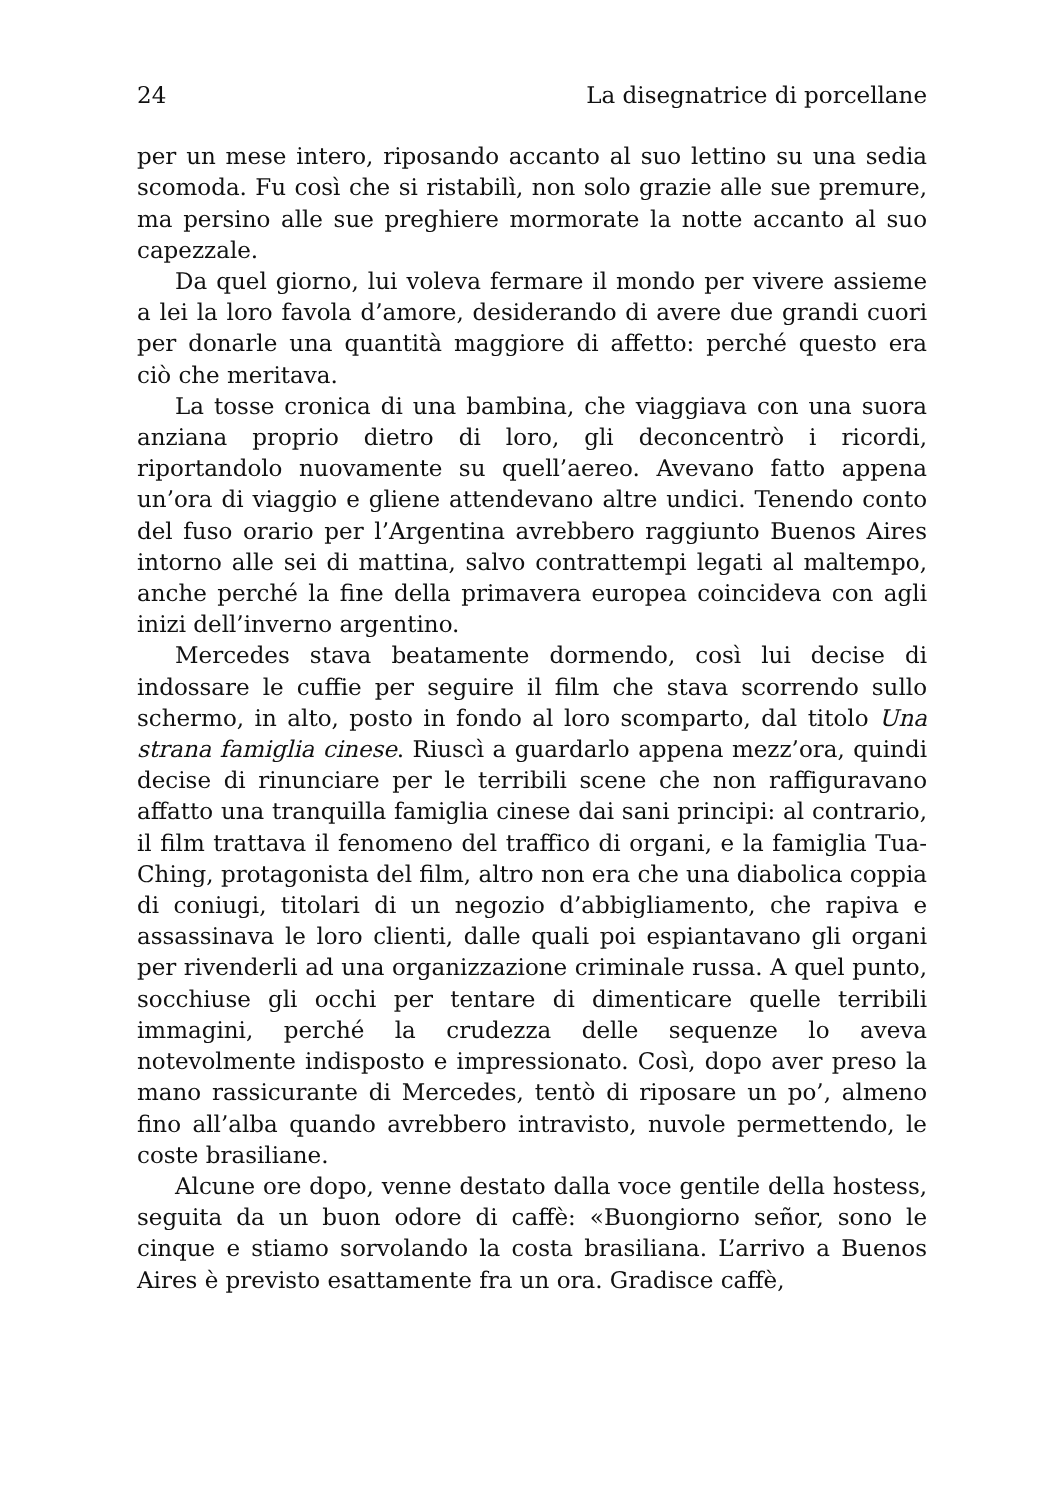24 La disegnatrice di porcellane
per un mese intero, riposando accanto al suo lettino su una sedia scomoda. Fu così che si ristabilì, non solo grazie alle sue premure, ma persino alle sue preghiere mormorate la notte accanto al suo capezzale.
Da quel giorno, lui voleva fermare il mondo per vivere assieme a lei la loro favola d’amore, desiderando di avere due grandi cuori per donarle una quantità maggiore di affetto: perché questo era ciò che meritava.
La tosse cronica di una bambina, che viaggiava con una suora anziana proprio dietro di loro, gli deconcentrò i ricordi, riportandolo nuovamente su quell’aereo. Avevano fatto appena un’ora di viaggio e gliene attendevano altre undici. Tenendo conto del fuso orario per l’Argentina avrebbero raggiunto Buenos Aires intorno alle sei di mattina, salvo contrattempi legati al maltempo, anche perché la fine della primavera europea coincideva con agli inizi dell’inverno argentino.
Mercedes stava beatamente dormendo, così lui decise di indossare le cuffie per seguire il film che stava scorrendo sullo schermo, in alto, posto in fondo al loro scomparto, dal titolo Una strana famiglia cinese. Riuscì a guardarlo appena mezz’ora, quindi decise di rinunciare per le terribili scene che non raffiguravano affatto una tranquilla famiglia cinese dai sani principi: al contrario, il film trattava il fenomeno del traffico di organi, e la famiglia Tua-Ching, protagonista del film, altro non era che una diabolica coppia di coniugi, titolari di un negozio d’abbigliamento, che rapiva e assassinava le loro clienti, dalle quali poi espiantavano gli organi per rivenderli ad una organizzazione criminale russa. A quel punto, socchiuse gli occhi per tentare di dimenticare quelle terribili immagini, perché la crudezza delle sequenze lo aveva notevolmente indisposto e impressionato. Così, dopo aver preso la mano rassicurante di Mercedes, tentò di riposare un po’, almeno fino all’alba quando avrebbero intravisto, nuvole permettendo, le coste brasiliane.
Alcune ore dopo, venne destato dalla voce gentile della hostess, seguita da un buon odore di caffè: «Buongiorno señor, sono le cinque e stiamo sorvolando la costa brasiliana. L’arrivo a Buenos Aires è previsto esattamente fra un ora. Gradisce caffè,